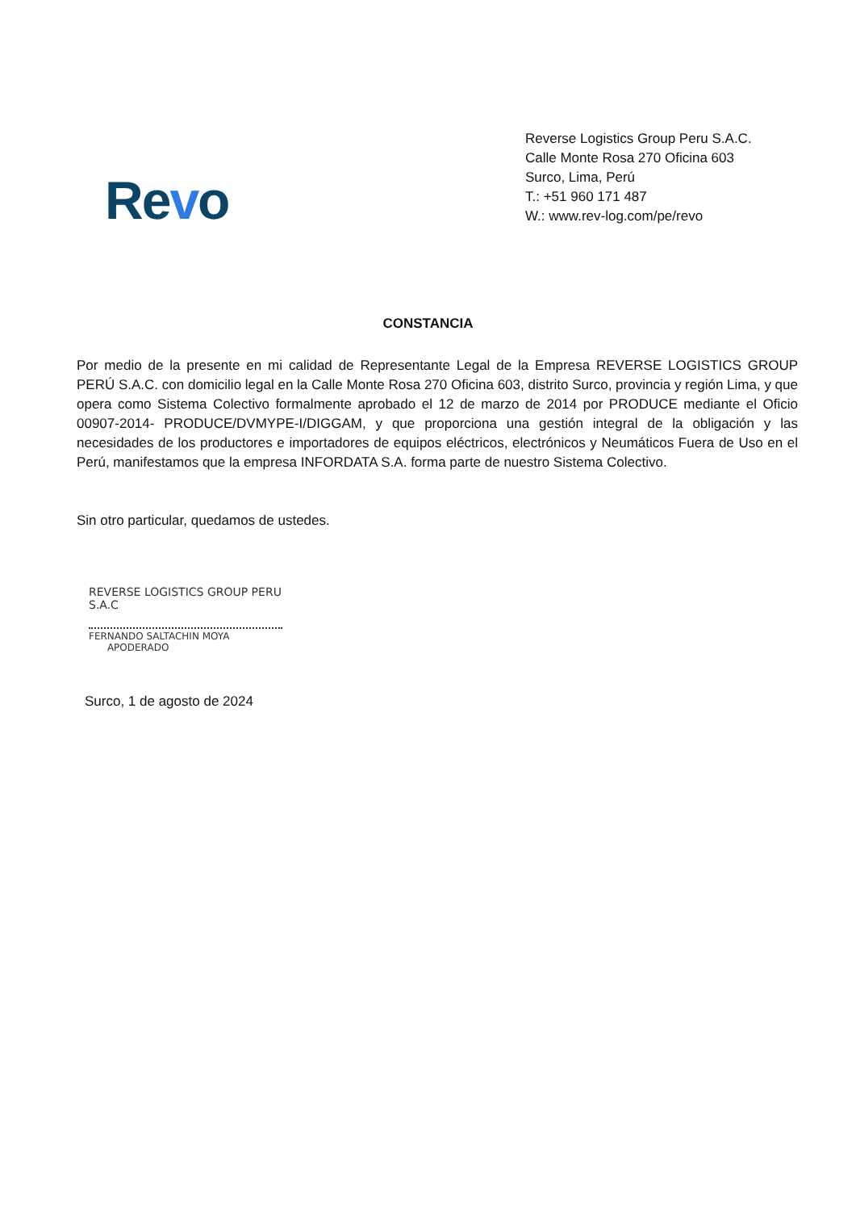Revo
Reverse Logistics Group Peru S.A.C.
Calle Monte Rosa 270 Oficina 603
Surco, Lima, Perú
T.: +51 960 171 487
W.: www.rev-log.com/pe/revo
CONSTANCIA
Por medio de la presente en mi calidad de Representante Legal de la Empresa REVERSE LOGISTICS GROUP PERÚ S.A.C. con domicilio legal en la Calle Monte Rosa 270 Oficina 603, distrito Surco, provincia y región Lima, y que opera como Sistema Colectivo formalmente aprobado el 12 de marzo de 2014 por PRODUCE mediante el Oficio 00907-2014- PRODUCE/DVMYPE-I/DIGGAM, y que proporciona una gestión integral de la obligación y las necesidades de los productores e importadores de equipos eléctricos, electrónicos y Neumáticos Fuera de Uso en el Perú, manifestamos que la empresa INFORDATA S.A. forma parte de nuestro Sistema Colectivo.
Sin otro particular, quedamos de ustedes.
REVERSE LOGISTICS GROUP PERU S.A.C
FERNANDO SALTACHIN MOYA
APODERADO
Surco, 1 de agosto de 2024